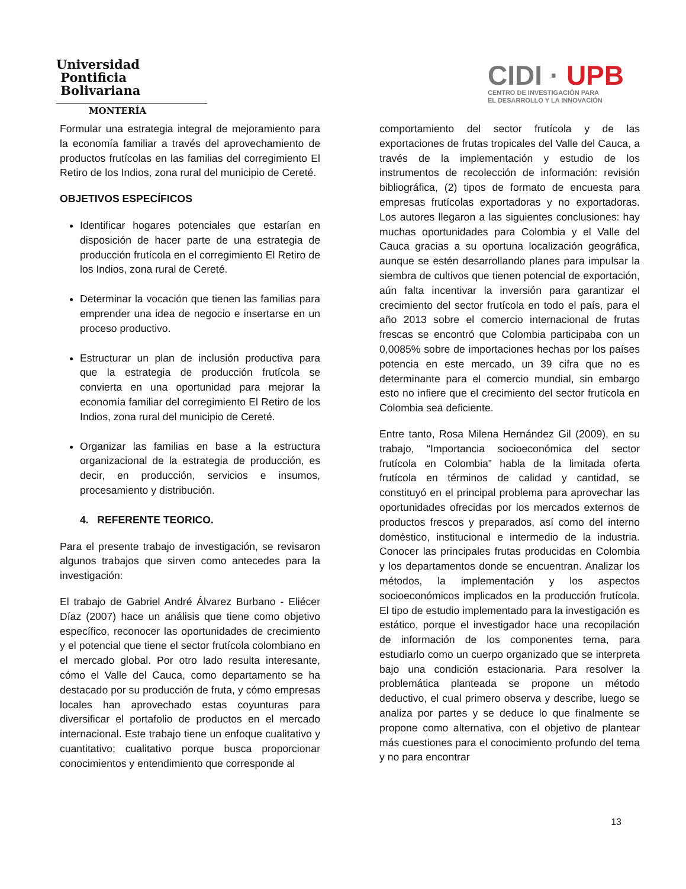Universidad
Pontificia
Bolivariana
MONTERÍA
CIDI · UPB
CENTRO DE INVESTIGACIÓN PARA
EL DESARROLLO Y LA INNOVACIÓN
Formular una estrategia integral de mejoramiento para la economía familiar a través del aprovechamiento de productos frutícolas en las familias del corregimiento El Retiro de los Indios, zona rural del municipio de Cereté.
OBJETIVOS ESPECÍFICOS
Identificar hogares potenciales que estarían en disposición de hacer parte de una estrategia de producción frutícola en el corregimiento El Retiro de los Indios, zona rural de Cereté.
Determinar la vocación que tienen las familias para emprender una idea de negocio e insertarse en un proceso productivo.
Estructurar un plan de inclusión productiva para que la estrategia de producción frutícola se convierta en una oportunidad para mejorar la economía familiar del corregimiento El Retiro de los Indios, zona rural del municipio de Cereté.
Organizar las familias en base a la estructura organizacional de la estrategia de producción, es decir, en producción, servicios e insumos, procesamiento y distribución.
4. REFERENTE TEORICO.
Para el presente trabajo de investigación, se revisaron algunos trabajos que sirven como antecedes para la investigación:
El trabajo de Gabriel André Álvarez Burbano - Eliécer Díaz (2007) hace un análisis que tiene como objetivo específico, reconocer las oportunidades de crecimiento y el potencial que tiene el sector frutícola colombiano en el mercado global. Por otro lado resulta interesante, cómo el Valle del Cauca, como departamento se ha destacado por su producción de fruta, y cómo empresas locales han aprovechado estas coyunturas para diversificar el portafolio de productos en el mercado internacional. Este trabajo tiene un enfoque cualitativo y cuantitativo; cualitativo porque busca proporcionar conocimientos y entendimiento que corresponde al
comportamiento del sector frutícola y de las exportaciones de frutas tropicales del Valle del Cauca, a través de la implementación y estudio de los instrumentos de recolección de información: revisión bibliográfica, (2) tipos de formato de encuesta para empresas frutícolas exportadoras y no exportadoras. Los autores llegaron a las siguientes conclusiones: hay muchas oportunidades para Colombia y el Valle del Cauca gracias a su oportuna localización geográfica, aunque se estén desarrollando planes para impulsar la siembra de cultivos que tienen potencial de exportación, aún falta incentivar la inversión para garantizar el crecimiento del sector frutícola en todo el país, para el año 2013 sobre el comercio internacional de frutas frescas se encontró que Colombia participaba con un 0,0085% sobre de importaciones hechas por los países potencia en este mercado, un 39 cifra que no es determinante para el comercio mundial, sin embargo esto no infiere que el crecimiento del sector frutícola en Colombia sea deficiente.
Entre tanto, Rosa Milena Hernández Gil (2009), en su trabajo, “Importancia socioeconómica del sector frutícola en Colombia” habla de la limitada oferta frutícola en términos de calidad y cantidad, se constituyó en el principal problema para aprovechar las oportunidades ofrecidas por los mercados externos de productos frescos y preparados, así como del interno doméstico, institucional e intermedio de la industria. Conocer las principales frutas producidas en Colombia y los departamentos donde se encuentran. Analizar los métodos, la implementación y los aspectos socioeconómicos implicados en la producción frutícola. El tipo de estudio implementado para la investigación es estático, porque el investigador hace una recopilación de información de los componentes tema, para estudiarlo como un cuerpo organizado que se interpreta bajo una condición estacionaria. Para resolver la problemática planteada se propone un método deductivo, el cual primero observa y describe, luego se analiza por partes y se deduce lo que finalmente se propone como alternativa, con el objetivo de plantear más cuestiones para el conocimiento profundo del tema y no para encontrar
13